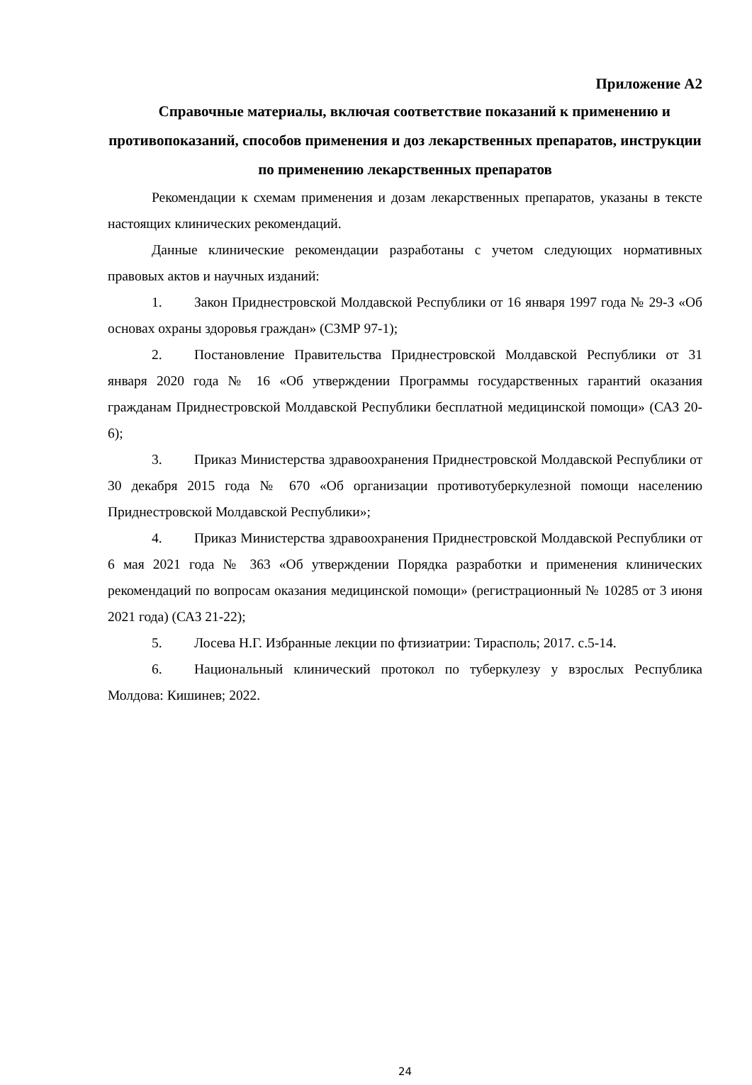Приложение А2
Справочные материалы, включая соответствие показаний к применению и противопоказаний, способов применения и доз лекарственных препаратов, инструкции по применению лекарственных препаратов
Рекомендации к схемам применения и дозам лекарственных препаратов, указаны в тексте настоящих клинических рекомендаций.
Данные клинические рекомендации разработаны с учетом следующих нормативных правовых актов и научных изданий:
1. Закон Приднестровской Молдавской Республики от 16 января 1997 года № 29-З «Об основах охраны здоровья граждан» (СЗМР 97-1);
2. Постановление Правительства Приднестровской Молдавской Республики от 31 января 2020 года № 16 «Об утверждении Программы государственных гарантий оказания гражданам Приднестровской Молдавской Республики бесплатной медицинской помощи» (САЗ 20-6);
3. Приказ Министерства здравоохранения Приднестровской Молдавской Республики от 30 декабря 2015 года № 670 «Об организации противотуберкулезной помощи населению Приднестровской Молдавской Республики»;
4. Приказ Министерства здравоохранения Приднестровской Молдавской Республики от 6 мая 2021 года № 363 «Об утверждении Порядка разработки и применения клинических рекомендаций по вопросам оказания медицинской помощи» (регистрационный № 10285 от 3 июня 2021 года) (САЗ 21-22);
5. Лосева Н.Г. Избранные лекции по фтизиатрии: Тирасполь; 2017. с.5-14.
6. Национальный клинический протокол по туберкулезу у взрослых Республика Молдова: Кишинев; 2022.
24